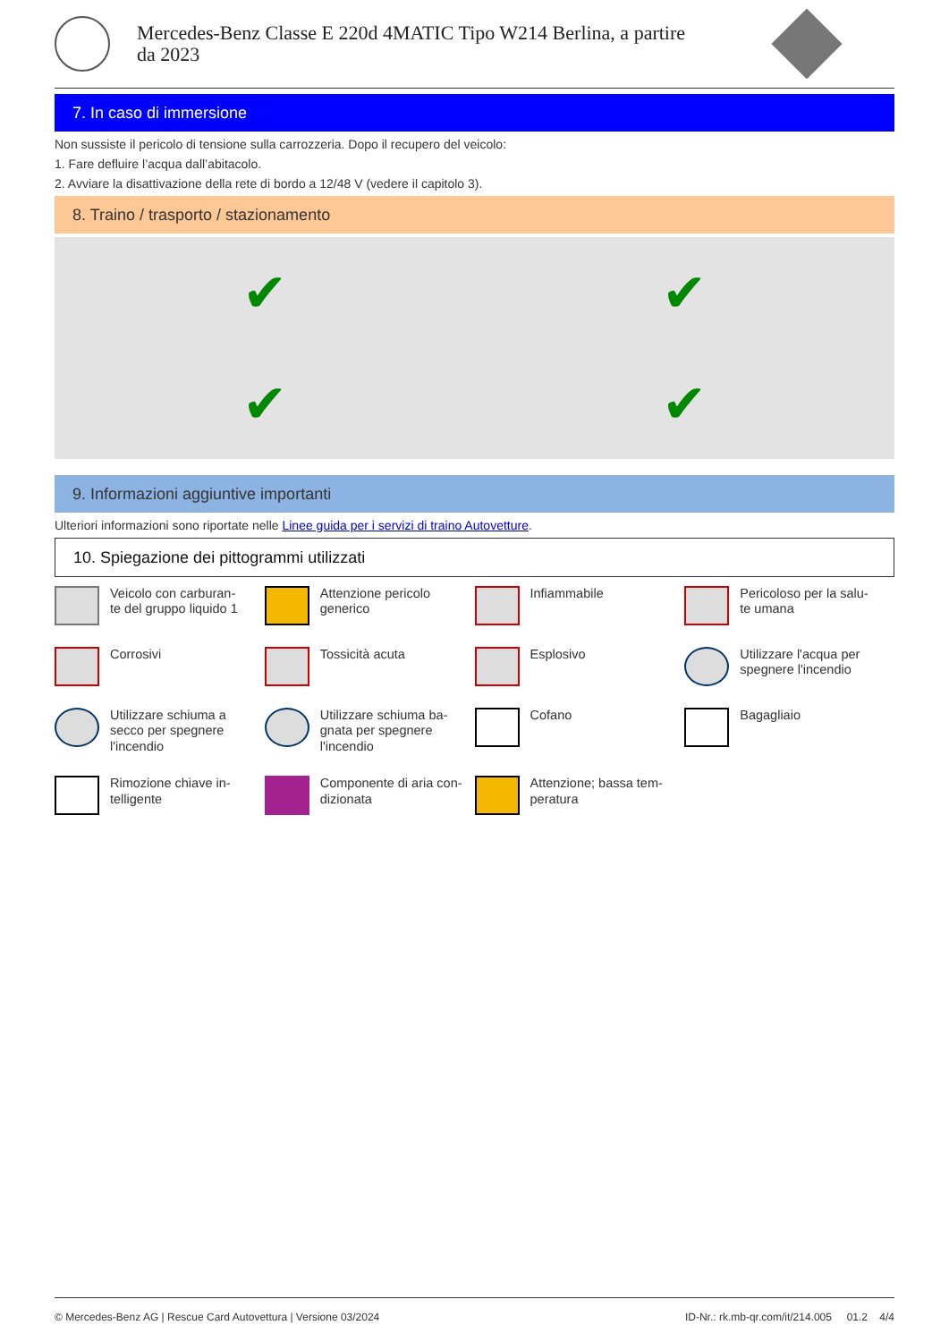Mercedes-Benz Classe E 220d 4MATIC Tipo W214 Berlina, a partire
da 2023
7. In caso di immersione
Non sussiste il pericolo di tensione sulla carrozzeria. Dopo il recupero del veicolo:
1. Fare defluire l’acqua dall’abitacolo.
2. Avviare la disattivazione della rete di bordo a 12/48 V (vedere il capitolo 3).
8. Traino / trasporto / stazionamento
✔
✔
✔
✔
9. Informazioni aggiuntive importanti
Ulteriori informazioni sono riportate nelle Linee guida per i servizi di traino Autovetture.
10. Spiegazione dei pittogrammi utilizzati
Veicolo con carburan-
te del gruppo liquido 1
Attenzione pericolo
generico
Infiammabile
Pericoloso per la salu-
te umana
Corrosivi
Tossicità acuta
Esplosivo
Utilizzare l'acqua per
spegnere l'incendio
Utilizzare schiuma a
secco per spegnere
l'incendio
Utilizzare schiuma ba-
gnata per spegnere
l'incendio
Cofano
Bagagliaio
Rimozione chiave in-
telligente
Componente di aria con-
dizionata
Attenzione; bassa tem-
peratura
© Mercedes-Benz AG | Rescue Card Autovettura | Versione 03/2024 ID-Nr.: rk.mb-qr.com/it/214.005 01.2 4/4